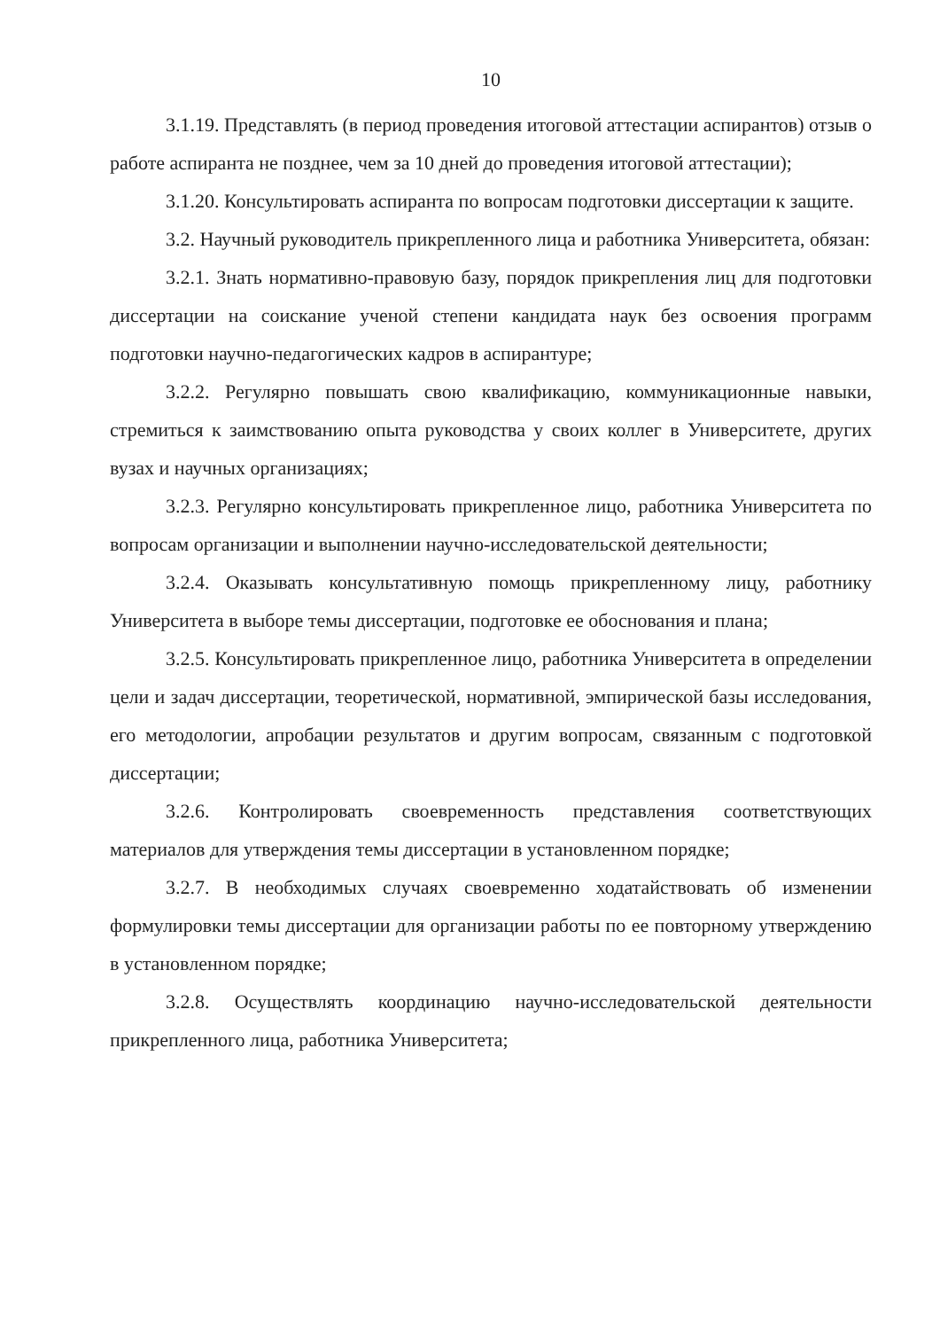10
3.1.19. Представлять (в период проведения итоговой аттестации аспирантов) отзыв о работе аспиранта не позднее, чем за 10 дней до проведения итоговой аттестации);
3.1.20. Консультировать аспиранта по вопросам подготовки диссертации к защите.
3.2. Научный руководитель прикрепленного лица и работника Университета, обязан:
3.2.1. Знать нормативно-правовую базу, порядок прикрепления лиц для подготовки диссертации на соискание ученой степени кандидата наук без освоения программ подготовки научно-педагогических кадров в аспирантуре;
3.2.2. Регулярно повышать свою квалификацию, коммуникационные навыки, стремиться к заимствованию опыта руководства у своих коллег в Университете, других вузах и научных организациях;
3.2.3. Регулярно консультировать прикрепленное лицо, работника Университета по вопросам организации и выполнении научно-исследовательской деятельности;
3.2.4. Оказывать консультативную помощь прикрепленному лицу, работнику Университета в выборе темы диссертации, подготовке ее обоснования и плана;
3.2.5. Консультировать прикрепленное лицо, работника Университета в определении цели и задач диссертации, теоретической, нормативной, эмпирической базы исследования, его методологии, апробации результатов и другим вопросам, связанным с подготовкой диссертации;
3.2.6. Контролировать своевременность представления соответствующих материалов для утверждения темы диссертации в установленном порядке;
3.2.7. В необходимых случаях своевременно ходатайствовать об изменении формулировки темы диссертации для организации работы по ее повторному утверждению в установленном порядке;
3.2.8. Осуществлять координацию научно-исследовательской деятельности прикрепленного лица, работника Университета;